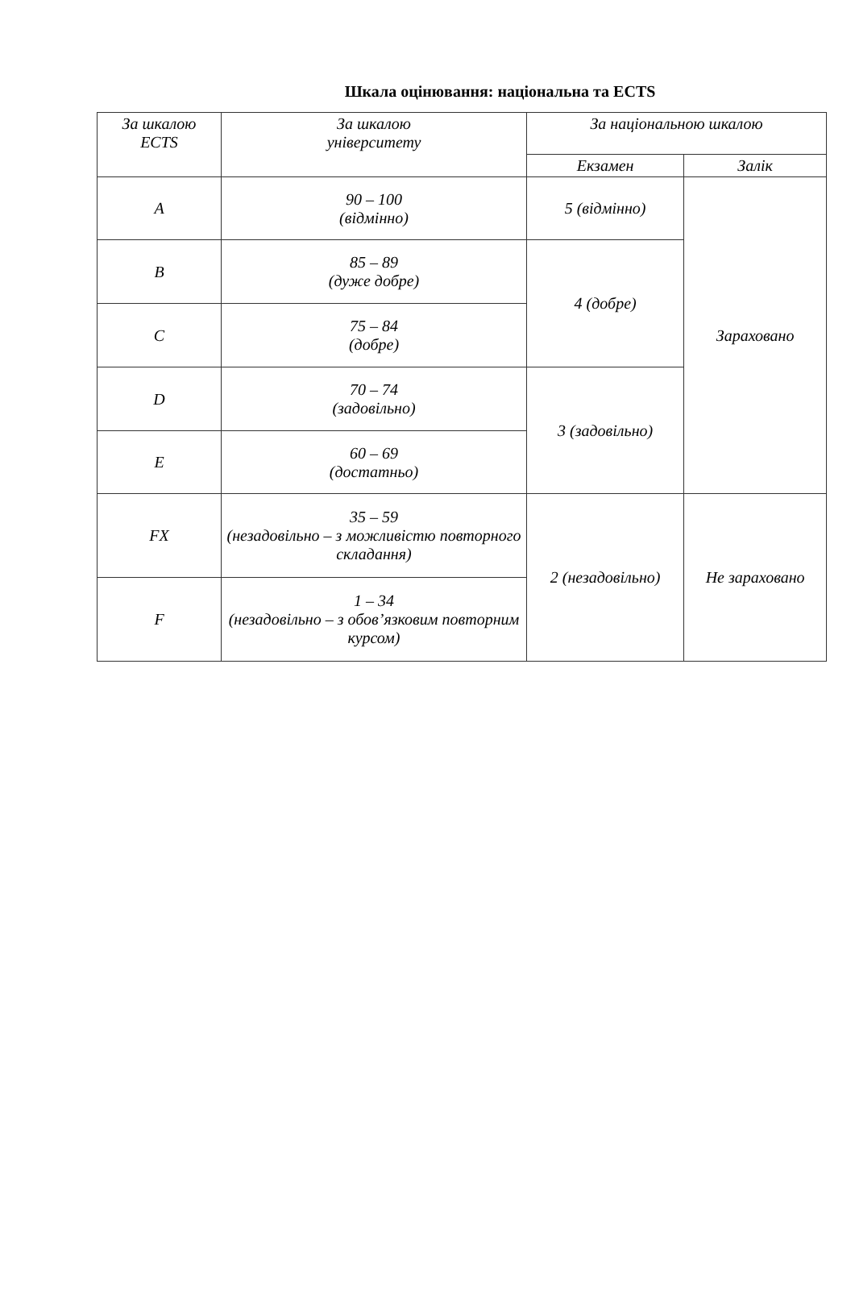Шкала оцінювання: національна та ECTS
| За шкалою ECTS | За шкалою університету | За національною шкалою | |
| --- | --- | --- | --- |
| | | Екзамен | Залік |
| A | 90 – 100 (відмінно) | 5 (відмінно) | Зараховано |
| B | 85 – 89 (дуже добре) | 4 (добре) | |
| C | 75 – 84 (добре) | | |
| D | 70 – 74 (задовільно) | 3 (задовільно) | |
| E | 60 – 69 (достатньо) | | |
| FX | 35 – 59 (незадовільно – з можливістю повторного складання) | 2 (незадовільно) | Не зараховано |
| F | 1 – 34 (незадовільно – з обов’язковим повторним курсом) | | |